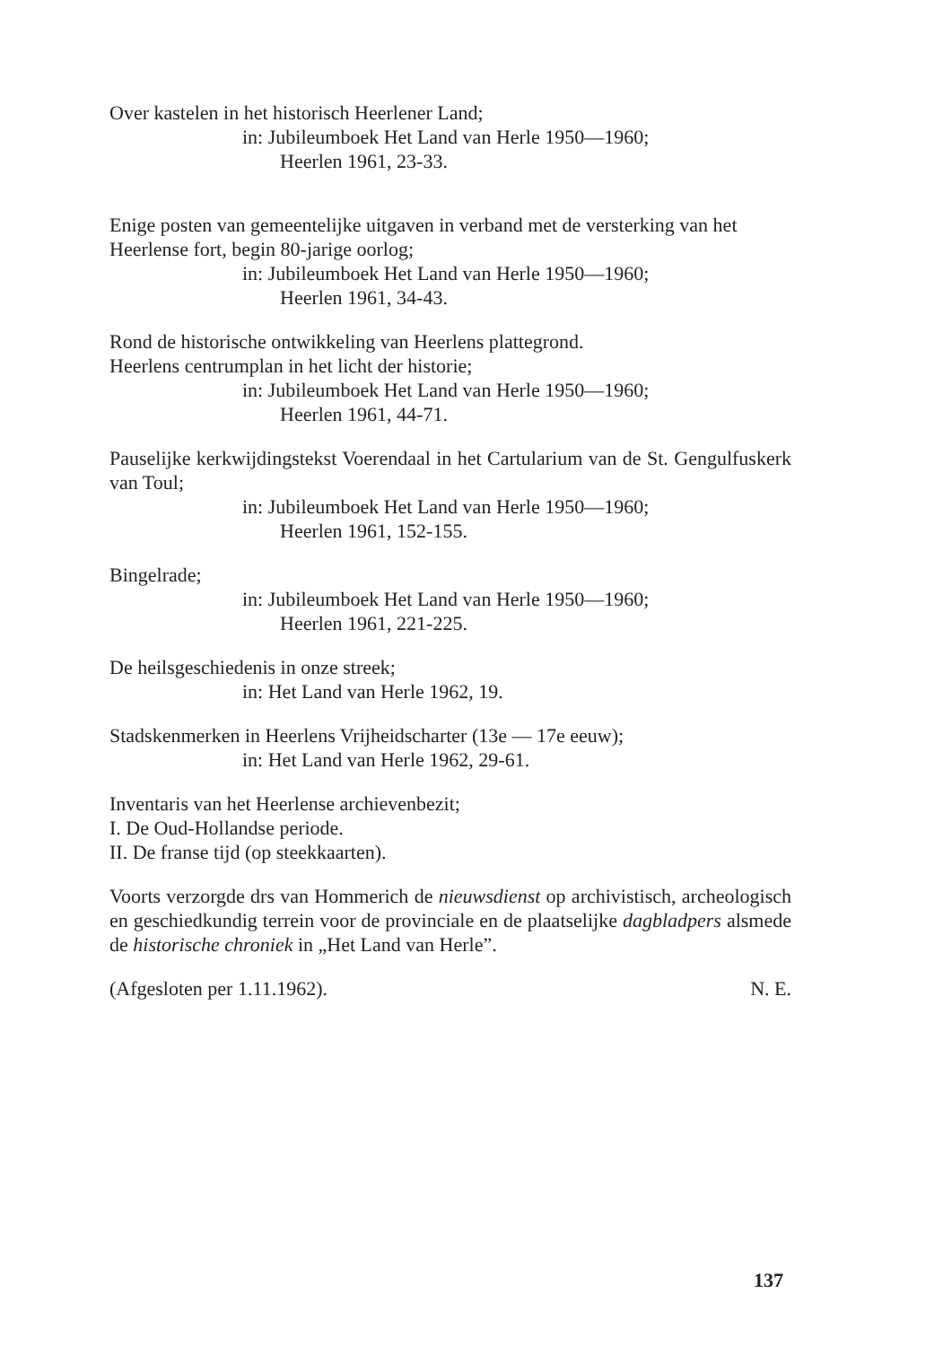Over kastelen in het historisch Heerlener Land;
in: Jubileumboek Het Land van Herle 1950—1960;
Heerlen 1961, 23-33.
Enige posten van gemeentelijke uitgaven in verband met de versterking van het Heerlense fort, begin 80-jarige oorlog;
in: Jubileumboek Het Land van Herle 1950—1960;
Heerlen 1961, 34-43.
Rond de historische ontwikkeling van Heerlens plattegrond.
Heerlens centrumplan in het licht der historie;
in: Jubileumboek Het Land van Herle 1950—1960;
Heerlen 1961, 44-71.
Pauselijke kerkwijdingstekst Voerendaal in het Cartularium van de St. Gengulfuskerk van Toul;
in: Jubileumboek Het Land van Herle 1950—1960;
Heerlen 1961, 152-155.
Bingelrade;
in: Jubileumboek Het Land van Herle 1950—1960;
Heerlen 1961, 221-225.
De heilsgeschiedenis in onze streek;
in: Het Land van Herle 1962, 19.
Stadskenmerken in Heerlens Vrijheidscharter (13e — 17e eeuw);
in: Het Land van Herle 1962, 29-61.
Inventaris van het Heerlense archievenbezit;
I. De Oud-Hollandse periode.
II. De franse tijd (op steekkaarten).
Voorts verzorgde drs van Hommerich de nieuwsdienst op archivistisch, archeologisch en geschiedkundig terrein voor de provinciale en de plaatselijke dagbladpers alsmede de historische chroniek in „Het Land van Herle”.
(Afgesloten per 1.11.1962). N. E.
137